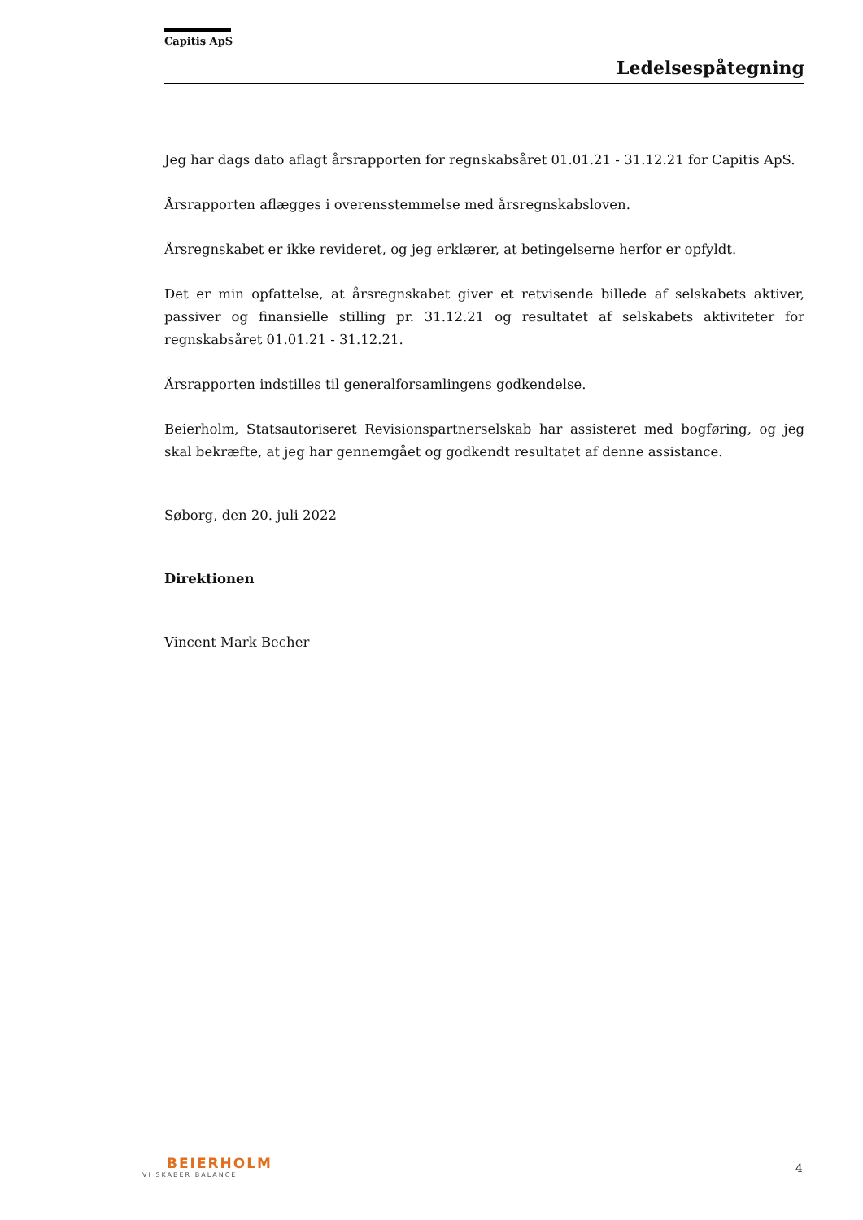Capitis ApS
Ledelsespåtegning
Jeg har dags dato aflagt årsrapporten for regnskabsåret 01.01.21 - 31.12.21 for Capitis ApS.
Årsrapporten aflægges i overensstemmelse med årsregnskabsloven.
Årsregnskabet er ikke revideret, og jeg erklærer, at betingelserne herfor er opfyldt.
Det er min opfattelse, at årsregnskabet giver et retvisende billede af selskabets aktiver, passiver og finansielle stilling pr. 31.12.21 og resultatet af selskabets aktiviteter for regnskabsåret 01.01.21 - 31.12.21.
Årsrapporten indstilles til generalforsamlingens godkendelse.
Beierholm, Statsautoriseret Revisionspartnerselskab har assisteret med bogføring, og jeg skal bekræfte, at jeg har gennemgået og godkendt resultatet af denne assistance.
Søborg, den 20. juli 2022
Direktionen
Vincent Mark Becher
BEIERHOLM
VI SKABER BALANCE
4